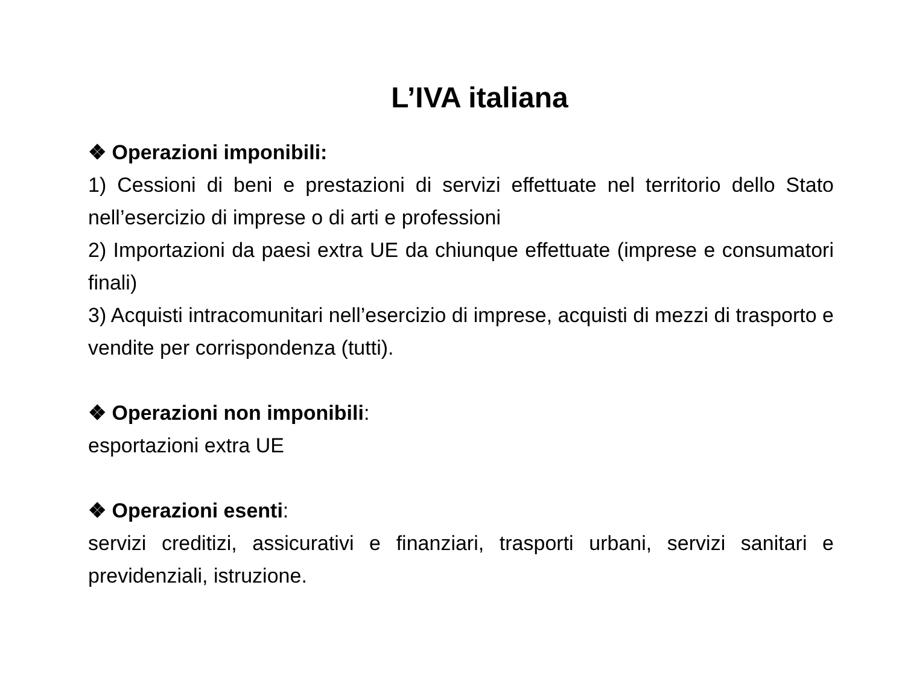L’IVA italiana
❖ Operazioni imponibili:
1) Cessioni di beni e prestazioni di servizi effettuate nel territorio dello Stato nell’esercizio di imprese o di arti e professioni
2) Importazioni da paesi extra UE da chiunque effettuate (imprese e consumatori finali)
3) Acquisti intracomunitari nell’esercizio di imprese, acquisti di mezzi di trasporto e vendite per corrispondenza (tutti).
❖ Operazioni non imponibili:
esportazioni extra UE
❖ Operazioni esenti:
servizi creditizi, assicurativi e finanziari, trasporti urbani, servizi sanitari e previdenziali, istruzione.